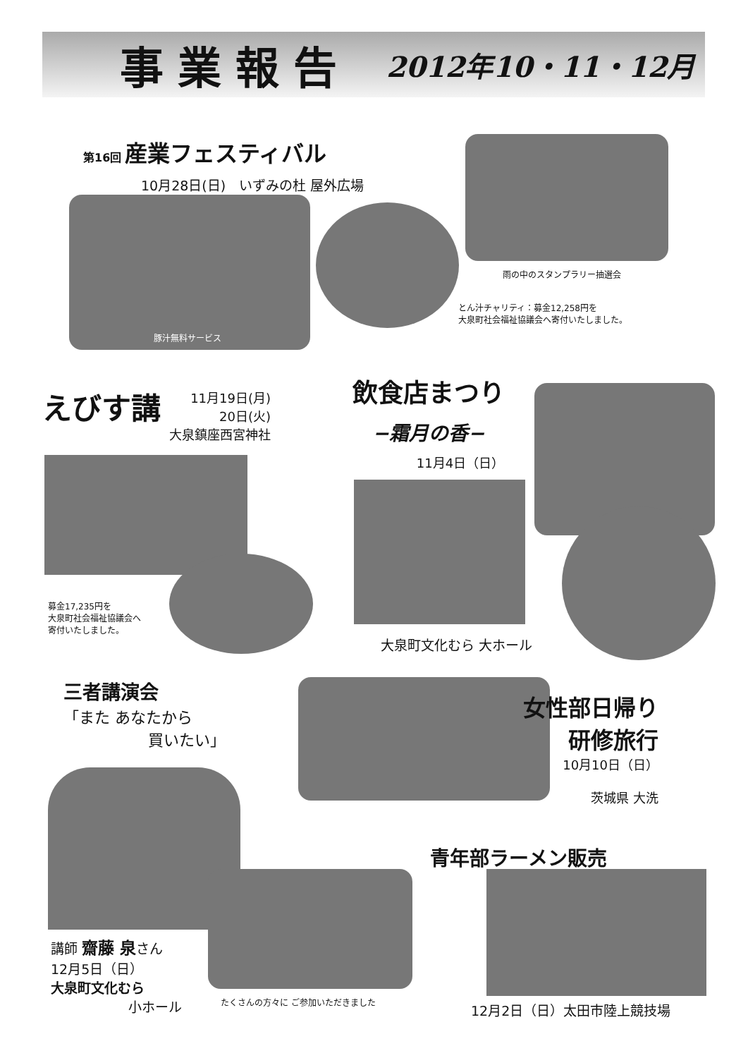事業報告
2012年10・11・12月
第16回 産業フェスティバル
10月28日(日)　いずみの杜 屋外広場
豚汁無料サービス
雨の中のスタンプラリー抽選会
とん汁チャリティ：募金12,258円を
大泉町社会福祉協議会へ寄付いたしました。
えびす講
11月19日(月)
20日(火)
大泉鎮座西宮神社
募金17,235円を
大泉町社会福祉協議会へ
寄付いたしました。
飲食店まつり
−霜月の香−
11月4日（日）
大泉町文化むら 大ホール
三者講演会
「また あなたから
買いたい」
女性部日帰り
研修旅行
10月10日（日）
茨城県 大洗
講師 齋藤 泉さん
12月5日（日）
大泉町文化むら
小ホール
たくさんの方々に ご参加いただきました
青年部ラーメン販売
12月2日（日）太田市陸上競技場